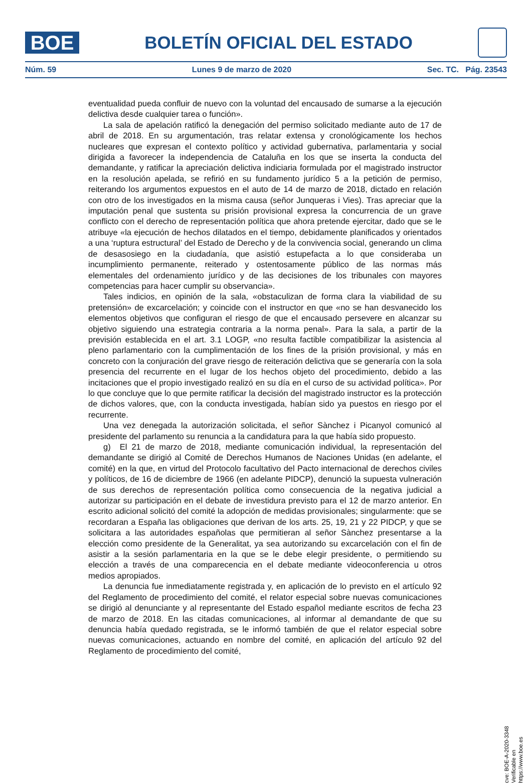BOE
BOLETÍN OFICIAL DEL ESTADO
Núm. 59 Lunes 9 de marzo de 2020 Sec. TC. Pág. 23543
eventualidad pueda confluir de nuevo con la voluntad del encausado de sumarse a la ejecución delictiva desde cualquier tarea o función».
La sala de apelación ratificó la denegación del permiso solicitado mediante auto de 17 de abril de 2018. En su argumentación, tras relatar extensa y cronológicamente los hechos nucleares que expresan el contexto político y actividad gubernativa, parlamentaria y social dirigida a favorecer la independencia de Cataluña en los que se inserta la conducta del demandante, y ratificar la apreciación delictiva indiciaria formulada por el magistrado instructor en la resolución apelada, se refirió en su fundamento jurídico 5 a la petición de permiso, reiterando los argumentos expuestos en el auto de 14 de marzo de 2018, dictado en relación con otro de los investigados en la misma causa (señor Junqueras i Vies). Tras apreciar que la imputación penal que sustenta su prisión provisional expresa la concurrencia de un grave conflicto con el derecho de representación política que ahora pretende ejercitar, dado que se le atribuye «la ejecución de hechos dilatados en el tiempo, debidamente planificados y orientados a una ‘ruptura estructural’ del Estado de Derecho y de la convivencia social, generando un clima de desasosiego en la ciudadanía, que asistió estupefacta a lo que consideraba un incumplimiento permanente, reiterado y ostentosamente público de las normas más elementales del ordenamiento jurídico y de las decisiones de los tribunales con mayores competencias para hacer cumplir su observancia».
Tales indicios, en opinión de la sala, «obstaculizan de forma clara la viabilidad de su pretensión» de excarcelación; y coincide con el instructor en que «no se han desvanecido los elementos objetivos que configuran el riesgo de que el encausado persevere en alcanzar su objetivo siguiendo una estrategia contraria a la norma penal». Para la sala, a partir de la previsión establecida en el art. 3.1 LOGP, «no resulta factible compatibilizar la asistencia al pleno parlamentario con la cumplimentación de los fines de la prisión provisional, y más en concreto con la conjuración del grave riesgo de reiteración delictiva que se generaría con la sola presencia del recurrente en el lugar de los hechos objeto del procedimiento, debido a las incitaciones que el propio investigado realizó en su día en el curso de su actividad política». Por lo que concluye que lo que permite ratificar la decisión del magistrado instructor es la protección de dichos valores, que, con la conducta investigada, habían sido ya puestos en riesgo por el recurrente.
Una vez denegada la autorización solicitada, el señor Sànchez i Picanyol comunicó al presidente del parlamento su renuncia a la candidatura para la que había sido propuesto.
g) El 21 de marzo de 2018, mediante comunicación individual, la representación del demandante se dirigió al Comité de Derechos Humanos de Naciones Unidas (en adelante, el comité) en la que, en virtud del Protocolo facultativo del Pacto internacional de derechos civiles y políticos, de 16 de diciembre de 1966 (en adelante PIDCP), denunció la supuesta vulneración de sus derechos de representación política como consecuencia de la negativa judicial a autorizar su participación en el debate de investidura previsto para el 12 de marzo anterior. En escrito adicional solicitó del comité la adopción de medidas provisionales; singularmente: que se recordaran a España las obligaciones que derivan de los arts. 25, 19, 21 y 22 PIDCP, y que se solicitara a las autoridades españolas que permitieran al señor Sànchez presentarse a la elección como presidente de la Generalitat, ya sea autorizando su excarcelación con el fin de asistir a la sesión parlamentaria en la que se le debe elegir presidente, o permitiendo su elección a través de una comparecencia en el debate mediante videoconferencia u otros medios apropiados.
La denuncia fue inmediatamente registrada y, en aplicación de lo previsto en el artículo 92 del Reglamento de procedimiento del comité, el relator especial sobre nuevas comunicaciones se dirigió al denunciante y al representante del Estado español mediante escritos de fecha 23 de marzo de 2018. En las citadas comunicaciones, al informar al demandante de que su denuncia había quedado registrada, se le informó también de que el relator especial sobre nuevas comunicaciones, actuando en nombre del comité, en aplicación del artículo 92 del Reglamento de procedimiento del comité,
cve: BOE-A-2020-3348
Verificable en https://www.boe.es